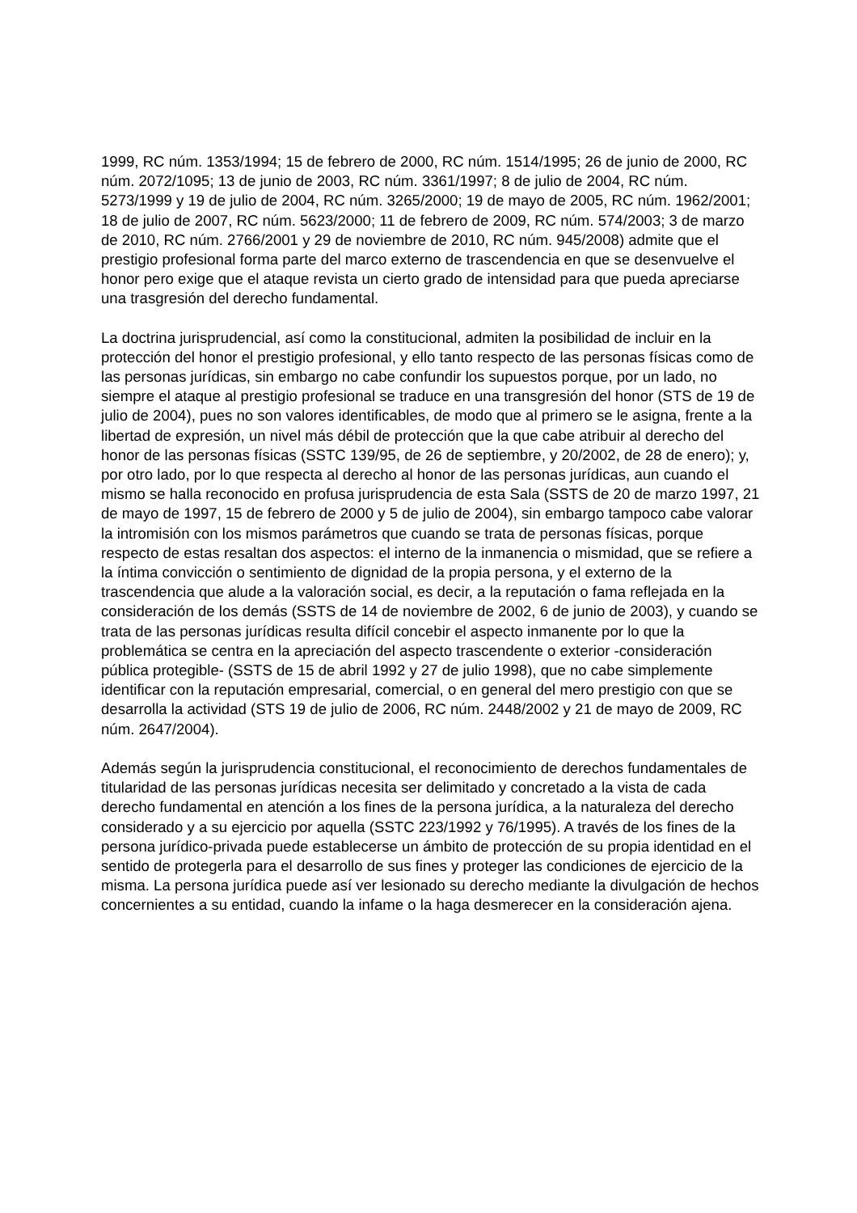1999, RC núm. 1353/1994; 15 de febrero de 2000, RC núm. 1514/1995; 26 de junio de 2000, RC núm. 2072/1095; 13 de junio de 2003, RC núm. 3361/1997; 8 de julio de 2004, RC núm. 5273/1999 y 19 de julio de 2004, RC núm. 3265/2000; 19 de mayo de 2005, RC núm. 1962/2001; 18 de julio de 2007, RC núm. 5623/2000; 11 de febrero de 2009, RC núm. 574/2003; 3 de marzo de 2010, RC núm. 2766/2001 y 29 de noviembre de 2010, RC núm. 945/2008) admite que el prestigio profesional forma parte del marco externo de trascendencia en que se desenvuelve el honor pero exige que el ataque revista un cierto grado de intensidad para que pueda apreciarse una trasgresión del derecho fundamental.
La doctrina jurisprudencial, así como la constitucional, admiten la posibilidad de incluir en la protección del honor el prestigio profesional, y ello tanto respecto de las personas físicas como de las personas jurídicas, sin embargo no cabe confundir los supuestos porque, por un lado, no siempre el ataque al prestigio profesional se traduce en una transgresión del honor (STS de 19 de julio de 2004), pues no son valores identificables, de modo que al primero se le asigna, frente a la libertad de expresión, un nivel más débil de protección que la que cabe atribuir al derecho del honor de las personas físicas (SSTC 139/95, de 26 de septiembre, y 20/2002, de 28 de enero); y, por otro lado, por lo que respecta al derecho al honor de las personas jurídicas, aun cuando el mismo se halla reconocido en profusa jurisprudencia de esta Sala (SSTS de 20 de marzo 1997, 21 de mayo de 1997, 15 de febrero de 2000 y 5 de julio de 2004), sin embargo tampoco cabe valorar la intromisión con los mismos parámetros que cuando se trata de personas físicas, porque respecto de estas resaltan dos aspectos: el interno de la inmanencia o mismidad, que se refiere a la íntima convicción o sentimiento de dignidad de la propia persona, y el externo de la trascendencia que alude a la valoración social, es decir, a la reputación o fama reflejada en la consideración de los demás (SSTS de 14 de noviembre de 2002, 6 de junio de 2003), y cuando se trata de las personas jurídicas resulta difícil concebir el aspecto inmanente por lo que la problemática se centra en la apreciación del aspecto trascendente o exterior -consideración pública protegible- (SSTS de 15 de abril 1992 y 27 de julio 1998), que no cabe simplemente identificar con la reputación empresarial, comercial, o en general del mero prestigio con que se desarrolla la actividad (STS 19 de julio de 2006, RC núm. 2448/2002 y 21 de mayo de 2009, RC núm. 2647/2004).
Además según la jurisprudencia constitucional, el reconocimiento de derechos fundamentales de titularidad de las personas jurídicas necesita ser delimitado y concretado a la vista de cada derecho fundamental en atención a los fines de la persona jurídica, a la naturaleza del derecho considerado y a su ejercicio por aquella (SSTC 223/1992 y 76/1995). A través de los fines de la persona jurídico-privada puede establecerse un ámbito de protección de su propia identidad en el sentido de protegerla para el desarrollo de sus fines y proteger las condiciones de ejercicio de la misma. La persona jurídica puede así ver lesionado su derecho mediante la divulgación de hechos concernientes a su entidad, cuando la infame o la haga desmerecer en la consideración ajena.